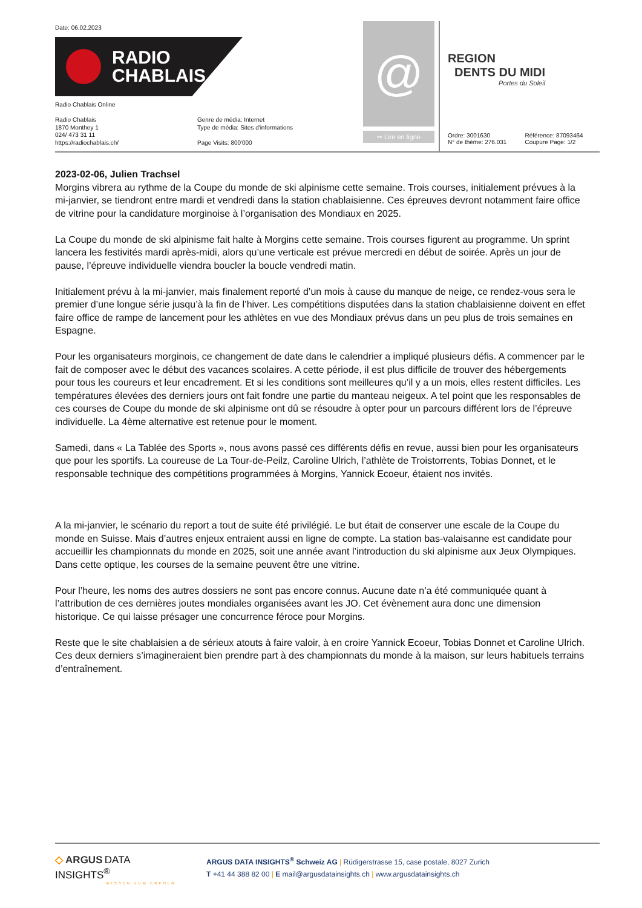Date: 06.02.2023
RADIO
CHABLAIS
Radio Chablais Online
Radio Chablais
1870 Monthey 1
024/ 473 31 11
https://radiochablais.ch/
Genre de média: Internet
Type de média: Sites d'informations
Page Visits: 800'000
@
⇨ Lire en ligne
REGION
DENTS DU MIDI
Portes du Soleil
Ordre: 3001630
N° de thème: 276.031
Référence: 87093464
Coupure Page: 1/2
2023-02-06, Julien Trachsel
Morgins vibrera au rythme de la Coupe du monde de ski alpinisme cette semaine. Trois courses, initialement prévues à la mi-janvier, se tiendront entre mardi et vendredi dans la station chablaisienne. Ces épreuves devront notamment faire office de vitrine pour la candidature morginoise à l’organisation des Mondiaux en 2025.
La Coupe du monde de ski alpinisme fait halte à Morgins cette semaine. Trois courses figurent au programme. Un sprint lancera les festivités mardi après-midi, alors qu’une verticale est prévue mercredi en début de soirée. Après un jour de pause, l’épreuve individuelle viendra boucler la boucle vendredi matin.
Initialement prévu à la mi-janvier, mais finalement reporté d’un mois à cause du manque de neige, ce rendez-vous sera le premier d’une longue série jusqu’à la fin de l’hiver. Les compétitions disputées dans la station chablaisienne doivent en effet faire office de rampe de lancement pour les athlètes en vue des Mondiaux prévus dans un peu plus de trois semaines en Espagne.
Pour les organisateurs morginois, ce changement de date dans le calendrier a impliqué plusieurs défis. A commencer par le fait de composer avec le début des vacances scolaires. A cette période, il est plus difficile de trouver des hébergements pour tous les coureurs et leur encadrement. Et si les conditions sont meilleures qu’il y a un mois, elles restent difficiles. Les températures élevées des derniers jours ont fait fondre une partie du manteau neigeux. A tel point que les responsables de ces courses de Coupe du monde de ski alpinisme ont dû se résoudre à opter pour un parcours différent lors de l’épreuve individuelle. La 4ème alternative est retenue pour le moment.
Samedi, dans « La Tablée des Sports », nous avons passé ces différents défis en revue, aussi bien pour les organisateurs que pour les sportifs. La coureuse de La Tour-de-Peilz, Caroline Ulrich, l’athlète de Troistorrents, Tobias Donnet, et le responsable technique des compétitions programmées à Morgins, Yannick Ecoeur, étaient nos invités.
A la mi-janvier, le scénario du report a tout de suite été privilégié. Le but était de conserver une escale de la Coupe du monde en Suisse. Mais d’autres enjeux entraient aussi en ligne de compte. La station bas-valaisanne est candidate pour accueillir les championnats du monde en 2025, soit une année avant l’introduction du ski alpinisme aux Jeux Olympiques. Dans cette optique, les courses de la semaine peuvent être une vitrine.
Pour l’heure, les noms des autres dossiers ne sont pas encore connus. Aucune date n’a été communiquée quant à l’attribution de ces dernières joutes mondiales organisées avant les JO. Cet évènement aura donc une dimension historique. Ce qui laisse présager une concurrence féroce pour Morgins.
Reste que le site chablaisien a de sérieux atouts à faire valoir, à en croire Yannick Ecoeur, Tobias Donnet et Caroline Ulrich. Ces deux derniers s’imagineraient bien prendre part à des championnats du monde à la maison, sur leurs habituels terrains d’entraînement.
◇ ARGUS DATA INSIGHTS<sup>®</sup>
WISSEN ZUM ERFOLG
ARGUS DATA INSIGHTS<sup>®</sup> Schweiz AG | Rüdigerstrasse 15, case postale, 8027 Zurich
T +41 44 388 82 00 | E mail@argusdatainsights.ch | www.argusdatainsights.ch